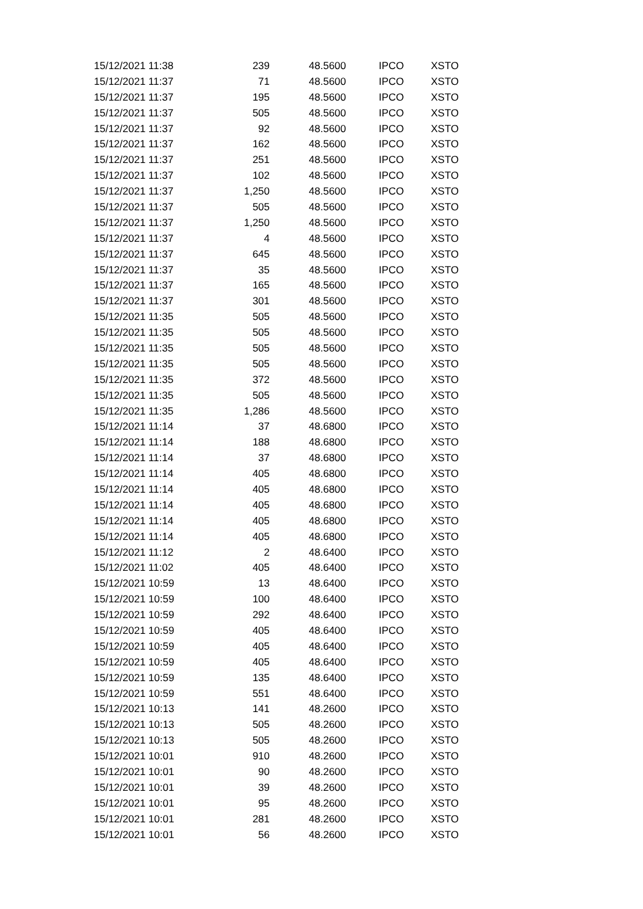| 15/12/2021 11:38 | 239 | 48.5600 | IPCO | XSTO |
| 15/12/2021 11:37 | 71 | 48.5600 | IPCO | XSTO |
| 15/12/2021 11:37 | 195 | 48.5600 | IPCO | XSTO |
| 15/12/2021 11:37 | 505 | 48.5600 | IPCO | XSTO |
| 15/12/2021 11:37 | 92 | 48.5600 | IPCO | XSTO |
| 15/12/2021 11:37 | 162 | 48.5600 | IPCO | XSTO |
| 15/12/2021 11:37 | 251 | 48.5600 | IPCO | XSTO |
| 15/12/2021 11:37 | 102 | 48.5600 | IPCO | XSTO |
| 15/12/2021 11:37 | 1,250 | 48.5600 | IPCO | XSTO |
| 15/12/2021 11:37 | 505 | 48.5600 | IPCO | XSTO |
| 15/12/2021 11:37 | 1,250 | 48.5600 | IPCO | XSTO |
| 15/12/2021 11:37 | 4 | 48.5600 | IPCO | XSTO |
| 15/12/2021 11:37 | 645 | 48.5600 | IPCO | XSTO |
| 15/12/2021 11:37 | 35 | 48.5600 | IPCO | XSTO |
| 15/12/2021 11:37 | 165 | 48.5600 | IPCO | XSTO |
| 15/12/2021 11:37 | 301 | 48.5600 | IPCO | XSTO |
| 15/12/2021 11:35 | 505 | 48.5600 | IPCO | XSTO |
| 15/12/2021 11:35 | 505 | 48.5600 | IPCO | XSTO |
| 15/12/2021 11:35 | 505 | 48.5600 | IPCO | XSTO |
| 15/12/2021 11:35 | 505 | 48.5600 | IPCO | XSTO |
| 15/12/2021 11:35 | 372 | 48.5600 | IPCO | XSTO |
| 15/12/2021 11:35 | 505 | 48.5600 | IPCO | XSTO |
| 15/12/2021 11:35 | 1,286 | 48.5600 | IPCO | XSTO |
| 15/12/2021 11:14 | 37 | 48.6800 | IPCO | XSTO |
| 15/12/2021 11:14 | 188 | 48.6800 | IPCO | XSTO |
| 15/12/2021 11:14 | 37 | 48.6800 | IPCO | XSTO |
| 15/12/2021 11:14 | 405 | 48.6800 | IPCO | XSTO |
| 15/12/2021 11:14 | 405 | 48.6800 | IPCO | XSTO |
| 15/12/2021 11:14 | 405 | 48.6800 | IPCO | XSTO |
| 15/12/2021 11:14 | 405 | 48.6800 | IPCO | XSTO |
| 15/12/2021 11:14 | 405 | 48.6800 | IPCO | XSTO |
| 15/12/2021 11:12 | 2 | 48.6400 | IPCO | XSTO |
| 15/12/2021 11:02 | 405 | 48.6400 | IPCO | XSTO |
| 15/12/2021 10:59 | 13 | 48.6400 | IPCO | XSTO |
| 15/12/2021 10:59 | 100 | 48.6400 | IPCO | XSTO |
| 15/12/2021 10:59 | 292 | 48.6400 | IPCO | XSTO |
| 15/12/2021 10:59 | 405 | 48.6400 | IPCO | XSTO |
| 15/12/2021 10:59 | 405 | 48.6400 | IPCO | XSTO |
| 15/12/2021 10:59 | 405 | 48.6400 | IPCO | XSTO |
| 15/12/2021 10:59 | 135 | 48.6400 | IPCO | XSTO |
| 15/12/2021 10:59 | 551 | 48.6400 | IPCO | XSTO |
| 15/12/2021 10:13 | 141 | 48.2600 | IPCO | XSTO |
| 15/12/2021 10:13 | 505 | 48.2600 | IPCO | XSTO |
| 15/12/2021 10:13 | 505 | 48.2600 | IPCO | XSTO |
| 15/12/2021 10:01 | 910 | 48.2600 | IPCO | XSTO |
| 15/12/2021 10:01 | 90 | 48.2600 | IPCO | XSTO |
| 15/12/2021 10:01 | 39 | 48.2600 | IPCO | XSTO |
| 15/12/2021 10:01 | 95 | 48.2600 | IPCO | XSTO |
| 15/12/2021 10:01 | 281 | 48.2600 | IPCO | XSTO |
| 15/12/2021 10:01 | 56 | 48.2600 | IPCO | XSTO |